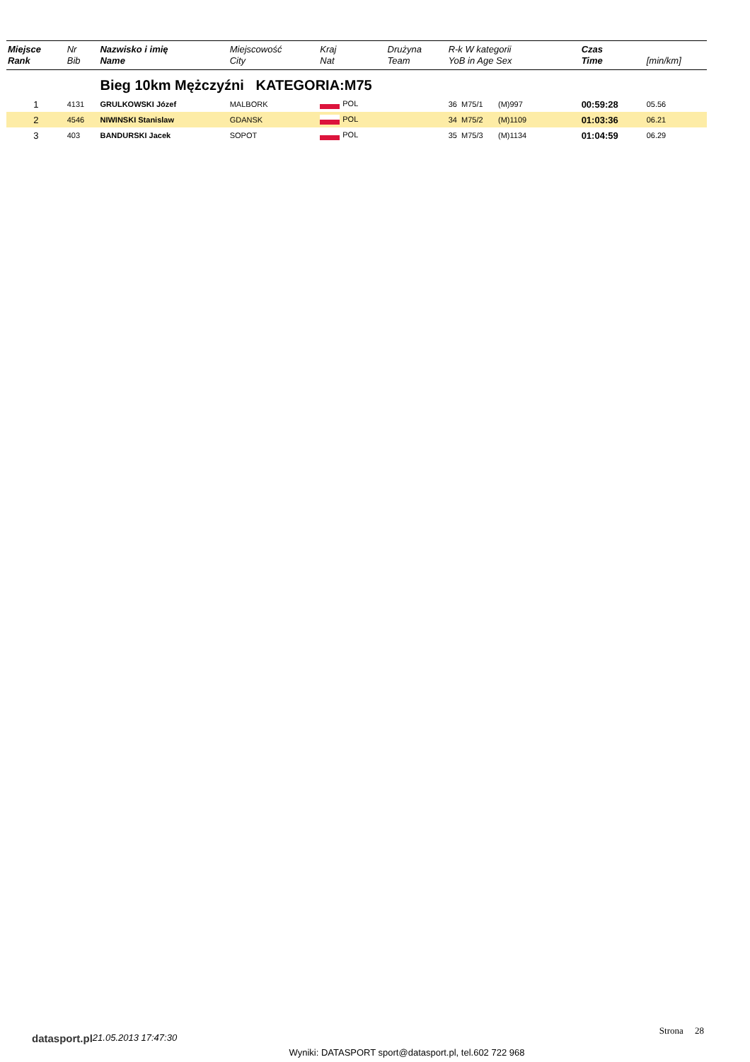| Miejsce Rank | Nr Bib | Nazwisko i imię Name | Miejscowość City | Kraj Nat | Drużyna Team | R-k W kategorii YoB in Age Sex | Czas Time | [min/km] |
| --- | --- | --- | --- | --- | --- | --- | --- | --- |
| | | Bieg 10km Mężczyźni KATEGORIA:M75 | | | | | | |
| 1 | 4131 | GRULKOWSKI Józef | MALBORK | POL | | 36 M75/1 (M)997 | 00:59:28 | 05.56 |
| 2 | 4546 | NIWINSKI Stanislaw | GDANSK | POL | | 34 M75/2 (M)1109 | 01:03:36 | 06.21 |
| 3 | 403 | BANDURSKI Jacek | SOPOT | POL | | 35 M75/3 (M)1134 | 01:04:59 | 06.29 |
datasport.pl 21.05.2013 17:47:30 Strona 28
Wyniki: DATASPORT sport@datasport.pl, tel.602 722 968